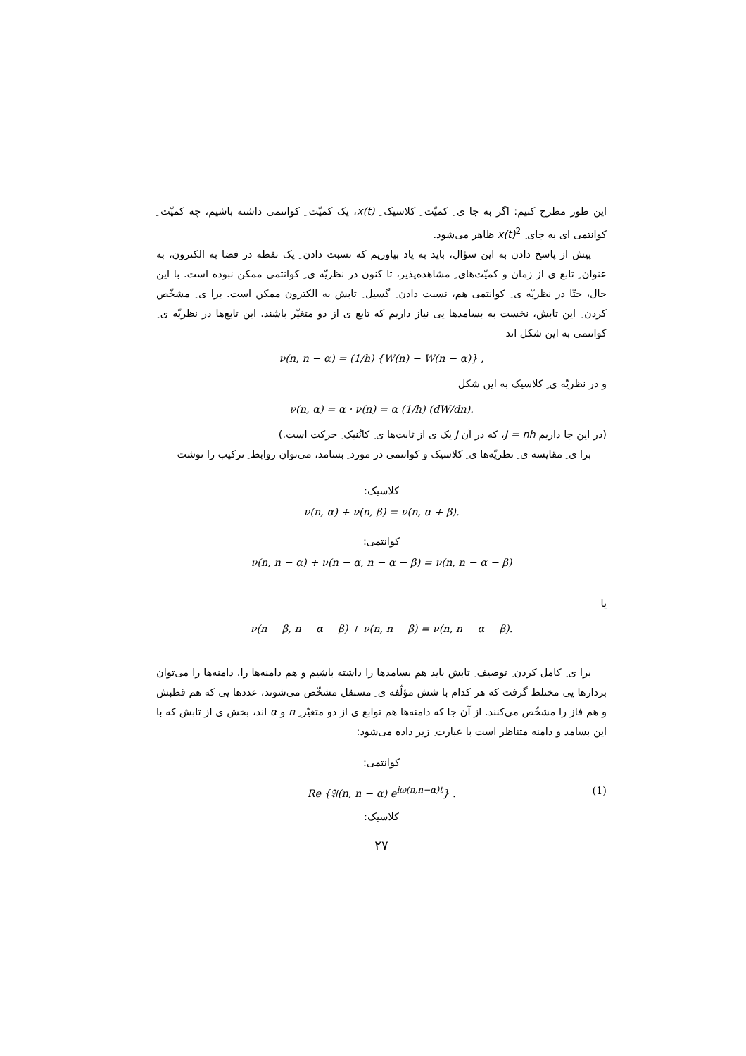این طور مطرح کنیم: اگر به جا ی ِ کمیّت ِ کلاسیک ِ x(t)، یک کمیّت ِ کوانتمی داشته باشیم، چه کمیّت ِ کوانتمی ای به جای ِ x(t)<sup>2</sup> ظاهر می‌شود.
پیش از پاسخ دادن به این سؤال، باید به یاد بیاوریم که نسبت دادن ِ یک نقطه در فضا به الکترون، به عنوان ِ تابع ی از زمان و کمیّت‌های ِ مشاهده‌پذیر، تا کنون در نظریّه ی ِ کوانتمی ممکن نبوده است. با این حال، حتّا در نظریّه ی ِ کوانتمی هم، نسبت دادن ِ گسیل ِ تابش به الکترون ممکن است. برا ی ِ مشخّص کردن ِ این تابش، نخست به بسامدها یی نیاز داریم که تابع ی از دو متغیّر باشند. این تابع‌ها در نظریّه ی ِ کوانتمی به این شکل اند
ν(n, n − α) = (1/h) {W(n) − W(n − α)} ,
و در نظریّه ی ِ کلاسیک به این شکل
ν(n, α) = α · ν(n) = α (1/h) (dW/dn).
(در این جا داریم J = nh، که در آن J یک ی از ثابت‌ها ی ِ کانُنیک ِ حرکت است.)
برا ی ِ مقایسه ی ِ نظریّه‌ها ی ِ کلاسیک و کوانتمی در مورد ِ بسامد، می‌توان روابط ِ ترکیب را نوشت
کلاسیک:
ν(n, α) + ν(n, β) = ν(n, α + β).
کوانتمی:
ν(n, n − α) + ν(n − α, n − α − β) = ν(n, n − α − β)
یا
ν(n − β, n − α − β) + ν(n, n − β) = ν(n, n − α − β).
برا ی ِ کامل کردن ِ توصیف ِ تابش باید هم بسامدها را داشته باشیم و هم دامنه‌ها را. دامنه‌ها را می‌توان بردارها یی مختلط گرفت که هر کدام با شش مؤلّفه ی ِ مستقل مشخّص می‌شوند، عددها یی که هم قطبش و هم فاز را مشخّص می‌کنند. از آن جا که دامنه‌ها هم توابع ی از دو متغیّر ِ n و α اند، بخش ی از تابش که با این بسامد و دامنه متناظر است با عبارت ِ زیر داده می‌شود:
کوانتمی:
Re {𝔄(n, n − α) e<sup>iω(n,n−α)t</sup>} . (1)
کلاسیک:
۲۷